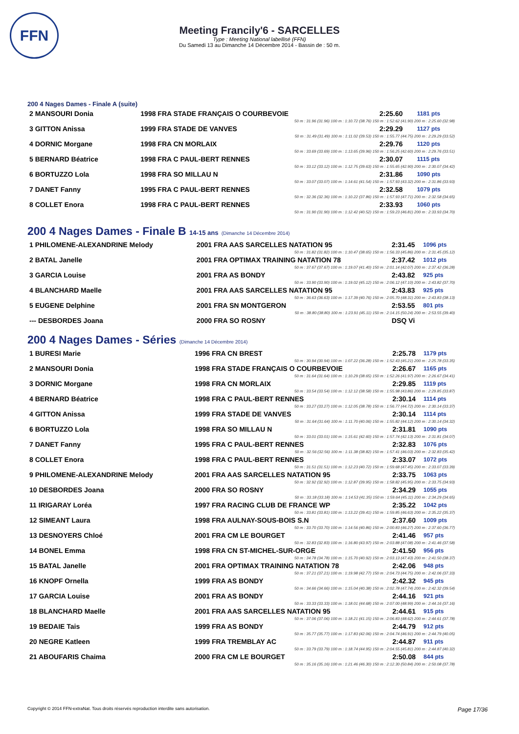FFN
Meeting Francily'6 - SARCELLES
Type : Meeting National labellisé (FFN)
Du Samedi 13 au Dimanche 14 Décembre 2014 - Bassin de : 50 m.
200 4 Nages Dames - Finale A (suite)
| 2 MANSOURI Donia | 1998 FRA STADE FRANÇAIS O COURBEVOIE | 2:25.60 | 1181 pts |
| 50 m : 31.96 (31.96) 100 m : 1:10.72 (38.76) 150 m : 1:52.62 (41.90) 200 m : 2:25.60 (32.98) | | | |
| 3 GITTON Anissa | 1999 FRA STADE DE VANVES | 2:29.29 | 1127 pts |
| 50 m : 31.49 (31.49) 100 m : 1:11.02 (39.53) 150 m : 1:55.77 (44.75) 200 m : 2:29.29 (33.52) | | | |
| 4 DORNIC Morgane | 1998 FRA CN MORLAIX | 2:29.76 | 1120 pts |
| 50 m : 33.69 (33.69) 100 m : 1:13.65 (39.96) 150 m : 1:56.25 (42.60) 200 m : 2:29.76 (33.51) | | | |
| 5 BERNARD Béatrice | 1998 FRA C PAUL-BERT RENNES | 2:30.07 | 1115 pts |
| 50 m : 33.12 (33.12) 100 m : 1:12.75 (39.63) 150 m : 1:55.65 (42.90) 200 m : 2:30.07 (34.42) | | | |
| 6 BORTUZZO Lola | 1998 FRA SO MILLAU N | 2:31.86 | 1090 pts |
| 50 m : 33.07 (33.07) 100 m : 1:14.61 (41.54) 150 m : 1:57.93 (43.32) 200 m : 2:31.86 (33.93) | | | |
| 7 DANET Fanny | 1995 FRA C PAUL-BERT RENNES | 2:32.58 | 1079 pts |
| 50 m : 32.36 (32.36) 100 m : 1:10.22 (37.86) 150 m : 1:57.93 (47.71) 200 m : 2:32.58 (34.65) | | | |
| 8 COLLET Enora | 1998 FRA C PAUL-BERT RENNES | 2:33.93 | 1060 pts |
| 50 m : 31.90 (31.90) 100 m : 1:12.42 (40.52) 150 m : 1:59.23 (46.81) 200 m : 2:33.93 (34.70) | | | |
200 4 Nages Dames - Finale B 14-15 ans (Dimanche 14 Décembre 2014)
| 1 PHILOMENE-ALEXANDRINE Melody | 2001 FRA AAS SARCELLES NATATION 95 | 2:31.45 | 1096 pts |
| 50 m : 31.82 (31.82) 100 m : 1:10.47 (38.65) 150 m : 1:56.33 (45.86) 200 m : 2:31.45 (35.12) | | | |
| 2 BATAL Janelle | 2001 FRA OPTIMAX TRAINING NATATION 78 | 2:37.42 | 1012 pts |
| 50 m : 37.67 (37.67) 100 m : 1:19.07 (41.40) 150 m : 2:01.14 (42.07) 200 m : 2:37.42 (36.28) | | | |
| 3 GARCIA Louise | 2001 FRA AS BONDY | 2:43.82 | 925 pts |
| 50 m : 33.90 (33.90) 100 m : 1:19.02 (45.12) 150 m : 2:06.12 (47.10) 200 m : 2:43.82 (37.70) | | | |
| 4 BLANCHARD Maelle | 2001 FRA AAS SARCELLES NATATION 95 | 2:43.83 | 925 pts |
| 50 m : 36.63 (36.63) 100 m : 1:17.39 (40.76) 150 m : 2:05.70 (48.31) 200 m : 2:43.83 (38.13) | | | |
| 5 EUGENE Delphine | 2001 FRA SN MONTGERON | 2:53.55 | 801 pts |
| 50 m : 38.80 (38.80) 100 m : 1:23.91 (45.11) 150 m : 2:14.15 (50.24) 200 m : 2:53.55 (39.40) | | | |
| --- DESBORDES Joana | 2000 FRA SO ROSNY | DSQ Vi | |
200 4 Nages Dames - Séries (Dimanche 14 Décembre 2014)
| 1 BURESI Marie | 1996 FRA CN BREST | 2:25.78 | 1179 pts |
| 50 m : 30.94 (30.94) 100 m : 1:07.22 (36.28) 150 m : 1:52.43 (45.21) 200 m : 2:25.78 (33.35) | | | |
| 2 MANSOURI Donia | 1998 FRA STADE FRANÇAIS O COURBEVOIE | 2:26.67 | 1165 pts |
| 50 m : 31.64 (31.64) 100 m : 1:10.29 (38.65) 150 m : 1:52.26 (41.97) 200 m : 2:26.67 (34.41) | | | |
| 3 DORNIC Morgane | 1998 FRA CN MORLAIX | 2:29.85 | 1119 pts |
| 50 m : 33.54 (33.54) 100 m : 1:12.12 (38.58) 150 m : 1:55.98 (43.86) 200 m : 2:29.85 (33.87) | | | |
| 4 BERNARD Béatrice | 1998 FRA C PAUL-BERT RENNES | 2:30.14 | 1114 pts |
| 50 m : 33.27 (33.27) 100 m : 1:12.05 (38.78) 150 m : 1:56.77 (44.72) 200 m : 2:30.14 (33.37) | | | |
| 4 GITTON Anissa | 1999 FRA STADE DE VANVES | 2:30.14 | 1114 pts |
| 50 m : 31.64 (31.64) 100 m : 1:11.70 (40.06) 150 m : 1:55.82 (44.12) 200 m : 2:30.14 (34.32) | | | |
| 6 BORTUZZO Lola | 1998 FRA SO MILLAU N | 2:31.81 | 1090 pts |
| 50 m : 33.01 (33.01) 100 m : 1:15.61 (42.60) 150 m : 1:57.74 (42.13) 200 m : 2:31.81 (34.07) | | | |
| 7 DANET Fanny | 1995 FRA C PAUL-BERT RENNES | 2:32.83 | 1076 pts |
| 50 m : 32.56 (32.56) 100 m : 1:11.38 (38.82) 150 m : 1:57.41 (46.03) 200 m : 2:32.83 (35.42) | | | |
| 8 COLLET Enora | 1998 FRA C PAUL-BERT RENNES | 2:33.07 | 1072 pts |
| 50 m : 31.51 (31.51) 100 m : 1:12.23 (40.72) 150 m : 1:59.68 (47.45) 200 m : 2:33.07 (33.39) | | | |
| 9 PHILOMENE-ALEXANDRINE Melody | 2001 FRA AAS SARCELLES NATATION 95 | 2:33.75 | 1063 pts |
| 50 m : 32.92 (32.92) 100 m : 1:12.87 (39.95) 150 m : 1:58.82 (45.95) 200 m : 2:33.75 (34.93) | | | |
| 10 DESBORDES Joana | 2000 FRA SO ROSNY | 2:34.29 | 1055 pts |
| 50 m : 33.18 (33.18) 100 m : 1:14.53 (41.35) 150 m : 1:59.64 (45.11) 200 m : 2:34.29 (34.65) | | | |
| 11 IRIGARAY Loréa | 1997 FRA RACING CLUB DE FRANCE WP | 2:35.22 | 1042 pts |
| 50 m : 33.81 (33.81) 100 m : 1:13.22 (39.41) 150 m : 1:59.85 (46.63) 200 m : 2:35.22 (35.37) | | | |
| 12 SIMEANT Laura | 1998 FRA AULNAY-SOUS-BOIS S.N | 2:37.60 | 1009 pts |
| 50 m : 33.70 (33.70) 100 m : 1:14.56 (40.86) 150 m : 2:00.83 (46.27) 200 m : 2:37.60 (36.77) | | | |
| 13 DESNOYERS Chloé | 2001 FRA CM LE BOURGET | 2:41.46 | 957 pts |
| 50 m : 32.83 (32.83) 100 m : 1:16.80 (43.97) 150 m : 2:03.88 (47.08) 200 m : 2:41.46 (37.58) | | | |
| 14 BONEL Emma | 1998 FRA CN ST-MICHEL-SUR-ORGE | 2:41.50 | 956 pts |
| 50 m : 34.78 (34.78) 100 m : 1:15.70 (40.92) 150 m : 2:03.13 (47.43) 200 m : 2:41.50 (38.37) | | | |
| 15 BATAL Janelle | 2001 FRA OPTIMAX TRAINING NATATION 78 | 2:42.06 | 948 pts |
| 50 m : 37.21 (37.21) 100 m : 1:19.98 (42.77) 150 m : 2:04.73 (44.75) 200 m : 2:42.06 (37.33) | | | |
| 16 KNOPF Ornella | 1999 FRA AS BONDY | 2:42.32 | 945 pts |
| 50 m : 34.66 (34.66) 100 m : 1:15.04 (40.38) 150 m : 2:02.78 (47.74) 200 m : 2:42.32 (39.54) | | | |
| 17 GARCIA Louise | 2001 FRA AS BONDY | 2:44.16 | 921 pts |
| 50 m : 33.33 (33.33) 100 m : 1:18.01 (44.68) 150 m : 2:07.00 (48.99) 200 m : 2:44.16 (37.16) | | | |
| 18 BLANCHARD Maelle | 2001 FRA AAS SARCELLES NATATION 95 | 2:44.61 | 915 pts |
| 50 m : 37.06 (37.06) 100 m : 1:18.21 (41.15) 150 m : 2:06.83 (48.62) 200 m : 2:44.61 (37.78) | | | |
| 19 BEDAIE Tais | 1999 FRA AS BONDY | 2:44.79 | 912 pts |
| 50 m : 35.77 (35.77) 100 m : 1:17.83 (42.06) 150 m : 2:04.74 (46.91) 200 m : 2:44.79 (40.05) | | | |
| 20 NEGRE Katleen | 1999 FRA TREMBLAY AC | 2:44.87 | 911 pts |
| 50 m : 33.79 (33.79) 100 m : 1:18.74 (44.95) 150 m : 2:04.55 (45.81) 200 m : 2:44.87 (40.32) | | | |
| 21 ABOUFARIS Chaima | 2000 FRA CM LE BOURGET | 2:50.08 | 844 pts |
| 50 m : 35.16 (35.16) 100 m : 1:21.46 (46.30) 150 m : 2:12.30 (50.84) 200 m : 2:50.08 (37.78) | | | |
Copyright © 2014 FFN-extraNat. Tous droits réservés reproduction interdite sans autorisation. Page 17/36